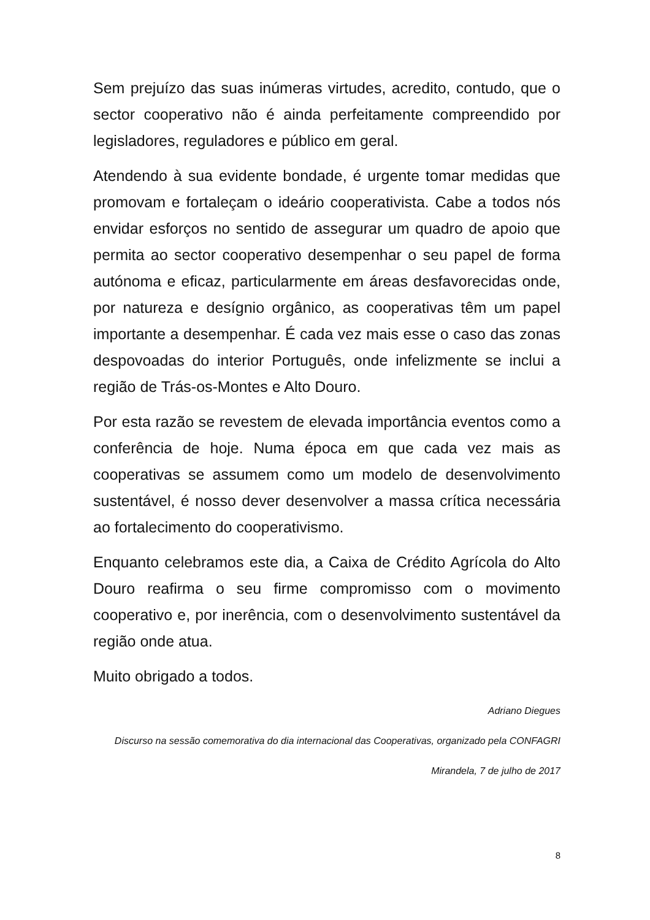Sem prejuízo das suas inúmeras virtudes, acredito, contudo, que o sector cooperativo não é ainda perfeitamente compreendido por legisladores, reguladores e público em geral.
Atendendo à sua evidente bondade, é urgente tomar medidas que promovam e fortaleçam o ideário cooperativista. Cabe a todos nós envidar esforços no sentido de assegurar um quadro de apoio que permita ao sector cooperativo desempenhar o seu papel de forma autónoma e eficaz, particularmente em áreas desfavorecidas onde, por natureza e desígnio orgânico, as cooperativas têm um papel importante a desempenhar. É cada vez mais esse o caso das zonas despovoadas do interior Português, onde infelizmente se inclui a região de Trás-os-Montes e Alto Douro.
Por esta razão se revestem de elevada importância eventos como a conferência de hoje. Numa época em que cada vez mais as cooperativas se assumem como um modelo de desenvolvimento sustentável, é nosso dever desenvolver a massa crítica necessária ao fortalecimento do cooperativismo.
Enquanto celebramos este dia, a Caixa de Crédito Agrícola do Alto Douro reafirma o seu firme compromisso com o movimento cooperativo e, por inerência, com o desenvolvimento sustentável da região onde atua.
Muito obrigado a todos.
Adriano Diegues
Discurso na sessão comemorativa do dia internacional das Cooperativas, organizado pela CONFAGRI
Mirandela, 7 de julho de 2017
8